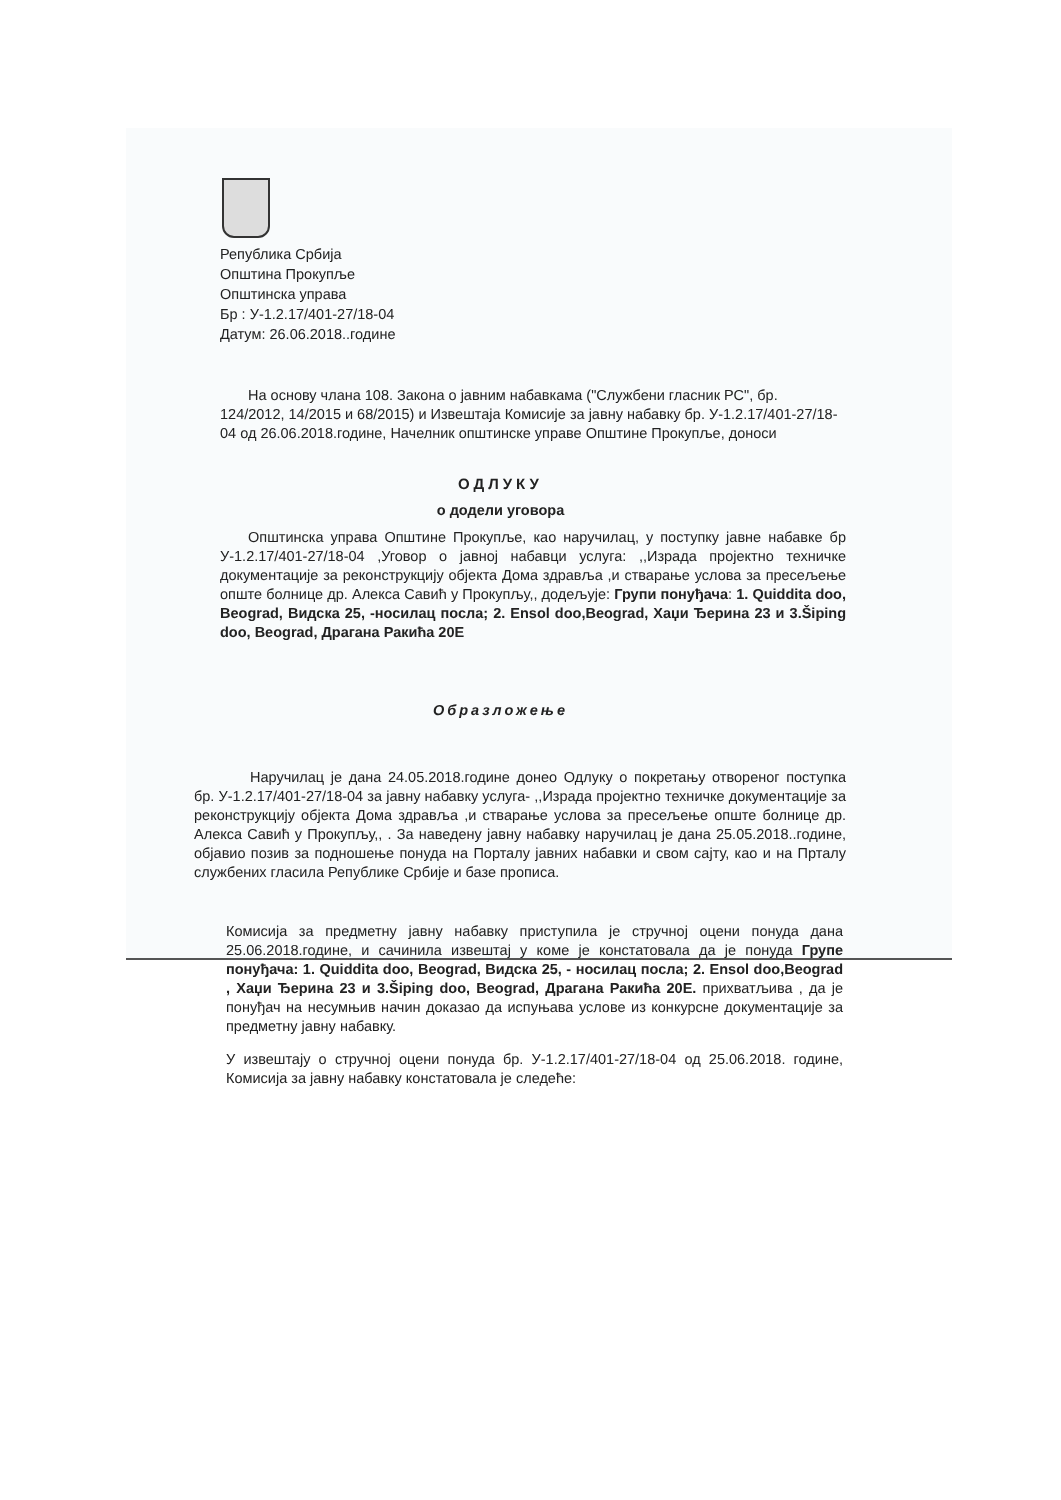Република Србија
Општина Прокупље
Општинска управа
Бр : У-1.2.17/401-27/18-04
Датум: 26.06.2018..године
На основу члана 108. Закона о јавним набавкама ("Службени гласник РС", бр. 124/2012, 14/2015 и 68/2015) и Извештаја Комисије за јавну набавку бр. У-1.2.17/401-27/18-04 од 26.06.2018.године, Начелник општинске управе Општине Прокупље, доноси
ОДЛУКУ
о додели уговора
Општинска управа Општине Прокупље, као наручилац, у поступку јавне набавке бр У-1.2.17/401-27/18-04 ,Уговор о јавној набавци услуга: ,,Израда пројектно техничке документације за реконструкцију објекта Дома здравља ,и стварање услова за пресељење опште болнице др. Алекса Савић у Прокупљу,, додељује: Групи понуђача: 1. Quiddita doo, Beograd, Видска 25, -носилац посла; 2. Ensol doo,Beograd, Хаџи Ђерина 23 и 3.Šiping doo, Beograd, Драгана Ракића 20Е
Образложење
Наручилац је дана 24.05.2018.године донео Одлуку о покретању отвореног поступка бр. У-1.2.17/401-27/18-04 за јавну набавку услуга- ,,Израда пројектно техничке документације за реконструкцију објекта Дома здравља ,и стварање услова за пресељење опште болнице др. Алекса Савић у Прокупљу,, . За наведену јавну набавку наручилац је дана 25.05.2018..године, објавио позив за подношење понуда на Порталу јавних набавки и свом сајту, као и на Прталу службених гласила Републике Србије и базе прописа.
Комисија за предметну јавну набавку приступила је стручној оцени понуда дана 25.06.2018.године, и сачинила извештај у коме је констатовала да је понуда Групе понуђача: 1. Quiddita doo, Beograd, Видска 25, - носилац посла; 2. Ensol doo,Beograd , Хаџи Ђерина 23 и 3.Šiping doo, Beograd, Драгана Ракића 20Е. прихватљива , да је понуђач на несумњив начин доказао да испуњава услове из конкурсне документације за предметну јавну набавку.
У извештају о стручној оцени понуда бр. У-1.2.17/401-27/18-04 од 25.06.2018. године, Комисија за јавну набавку констатовала је следеће: